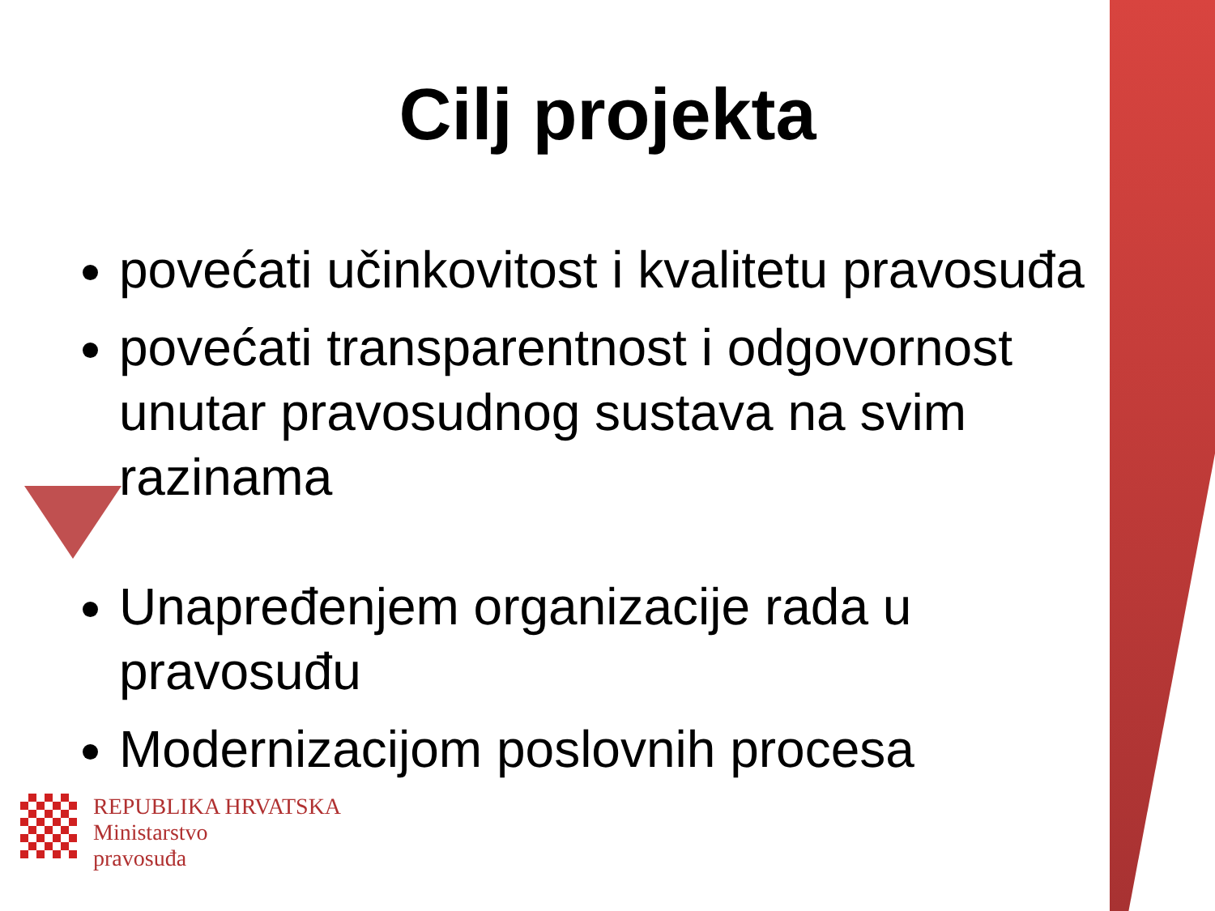Cilj projekta
povećati učinkovitost i kvalitetu pravosuđa
povećati transparentnost i odgovornost unutar pravosudnog sustava na svim razinama
Unapređenjem organizacije rada u pravosuđu
Modernizacijom poslovnih procesa
REPUBLIKA HRVATSKA
Ministarstvo
pravosuđa